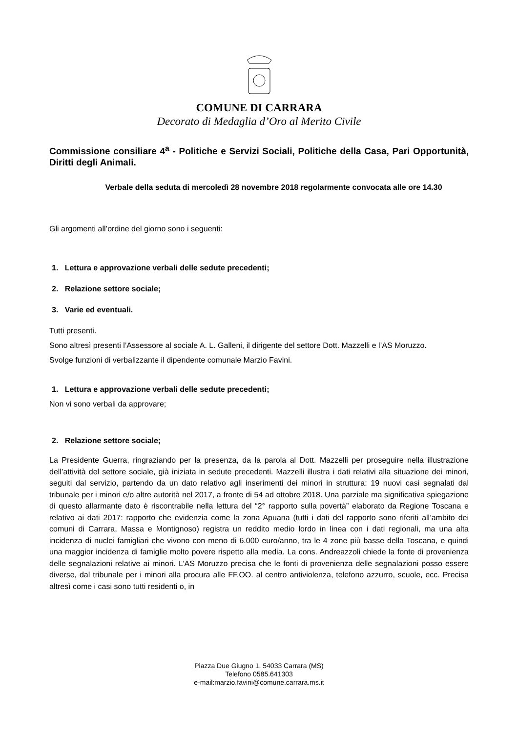COMUNE DI CARRARA
Decorato di Medaglia d’Oro al Merito Civile
Commissione consiliare 4<sup>a</sup> - Politiche e Servizi Sociali, Politiche della Casa, Pari Opportunità, Diritti degli Animali.
Verbale della seduta di mercoledì 28 novembre 2018 regolarmente convocata alle ore 14.30
Gli argomenti all’ordine del giorno sono i seguenti:
1. Lettura e approvazione verbali delle sedute precedenti;
2. Relazione settore sociale;
3. Varie ed eventuali.
Tutti presenti.
Sono altresì presenti l’Assessore al sociale A. L. Galleni, il dirigente del settore Dott. Mazzelli e l’AS Moruzzo.
Svolge funzioni di verbalizzante il dipendente comunale Marzio Favini.
1. Lettura e approvazione verbali delle sedute precedenti;
Non vi sono verbali da approvare;
2. Relazione settore sociale;
La Presidente Guerra, ringraziando per la presenza, da la parola al Dott. Mazzelli per proseguire nella illustrazione dell’attività del settore sociale, già iniziata in sedute precedenti. Mazzelli illustra i dati relativi alla situazione dei minori, seguiti dal servizio, partendo da un dato relativo agli inserimenti dei minori in struttura: 19 nuovi casi segnalati dal tribunale per i minori e/o altre autorità nel 2017, a fronte di 54 ad ottobre 2018. Una parziale ma significativa spiegazione di questo allarmante dato è riscontrabile nella lettura del “2° rapporto sulla povertà” elaborato da Regione Toscana e relativo ai dati 2017: rapporto che evidenzia come la zona Apuana (tutti i dati del rapporto sono riferiti all’ambito dei comuni di Carrara, Massa e Montignoso) registra un reddito medio lordo in linea con i dati regionali, ma una alta incidenza di nuclei famigliari che vivono con meno di 6.000 euro/anno, tra le 4 zone più basse della Toscana, e quindi una maggior incidenza di famiglie molto povere rispetto alla media. La cons. Andreazzoli chiede la fonte di provenienza delle segnalazioni relative ai minori. L’AS Moruzzo precisa che le fonti di provenienza delle segnalazioni posso essere diverse, dal tribunale per i minori alla procura alle FF.OO. al centro antiviolenza, telefono azzurro, scuole, ecc. Precisa altresì come i casi sono tutti residenti o, in
Piazza Due Giugno 1, 54033 Carrara (MS)
Telefono 0585.641303
e-mail:marzio.favini@comune.carrara.ms.it